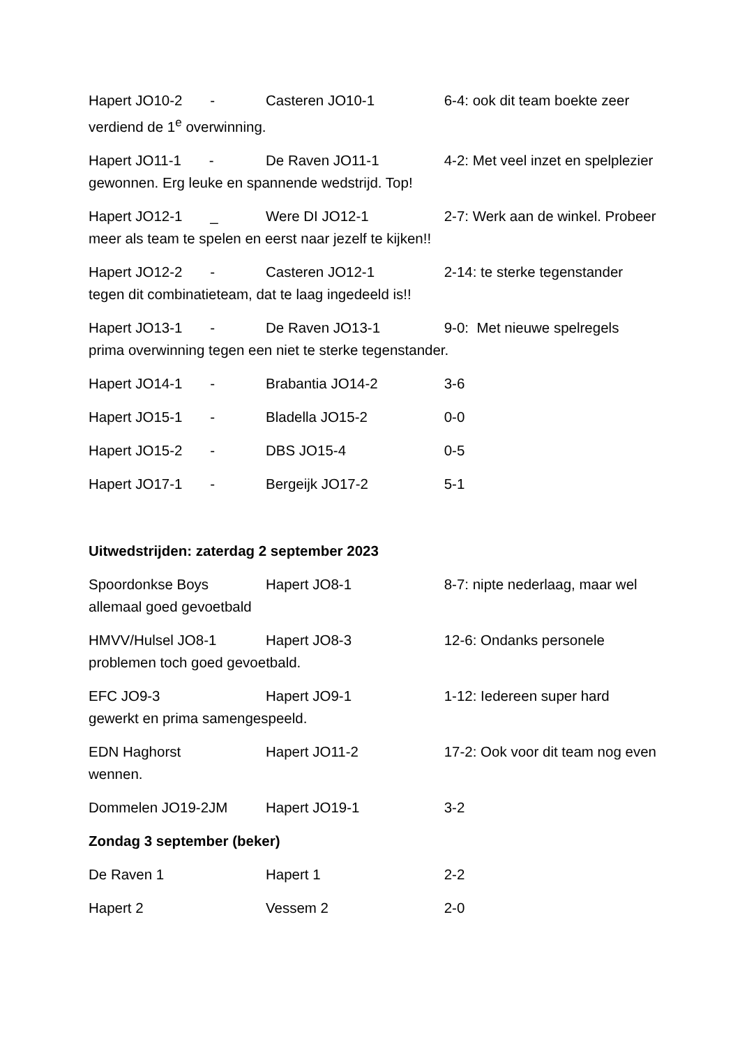Hapert JO10-2 - Casteren JO10-1 6-4: ook dit team boekte zeer verdiend de 1<sup>e</sup> overwinning.
Hapert JO11-1 - De Raven JO11-1 4-2: Met veel inzet en spelplezier gewonnen. Erg leuke en spannende wedstrijd. Top!
Hapert JO12-1 _ Were DI JO12-1 2-7: Werk aan de winkel. Probeer meer als team te spelen en eerst naar jezelf te kijken!!
Hapert JO12-2 - Casteren JO12-1 2-14: te sterke tegenstander tegen dit combinatieteam, dat te laag ingedeeld is!!
Hapert JO13-1 - De Raven JO13-1 9-0: Met nieuwe spelregels prima overwinning tegen een niet te sterke tegenstander.
Hapert JO14-1 - Brabantia JO14-2 3-6
Hapert JO15-1 - Bladella JO15-2 0-0
Hapert JO15-2 - DBS JO15-4 0-5
Hapert JO17-1 - Bergeijk JO17-2 5-1
Uitwedstrijden: zaterdag 2 september 2023
Spoordonkse Boys Hapert JO8-1 8-7: nipte nederlaag, maar wel allemaal goed gevoetbald
HMVV/Hulsel JO8-1 Hapert JO8-3 12-6: Ondanks personele problemen toch goed gevoetbald.
EFC JO9-3 Hapert JO9-1 1-12: Iedereen super hard gewerkt en prima samengespeeld.
EDN Haghorst Hapert JO11-2 17-2: Ook voor dit team nog even wennen.
Dommelen JO19-2JM Hapert JO19-1 3-2
Zondag 3 september (beker)
De Raven 1 Hapert 1 2-2
Hapert 2 Vessem 2 2-0